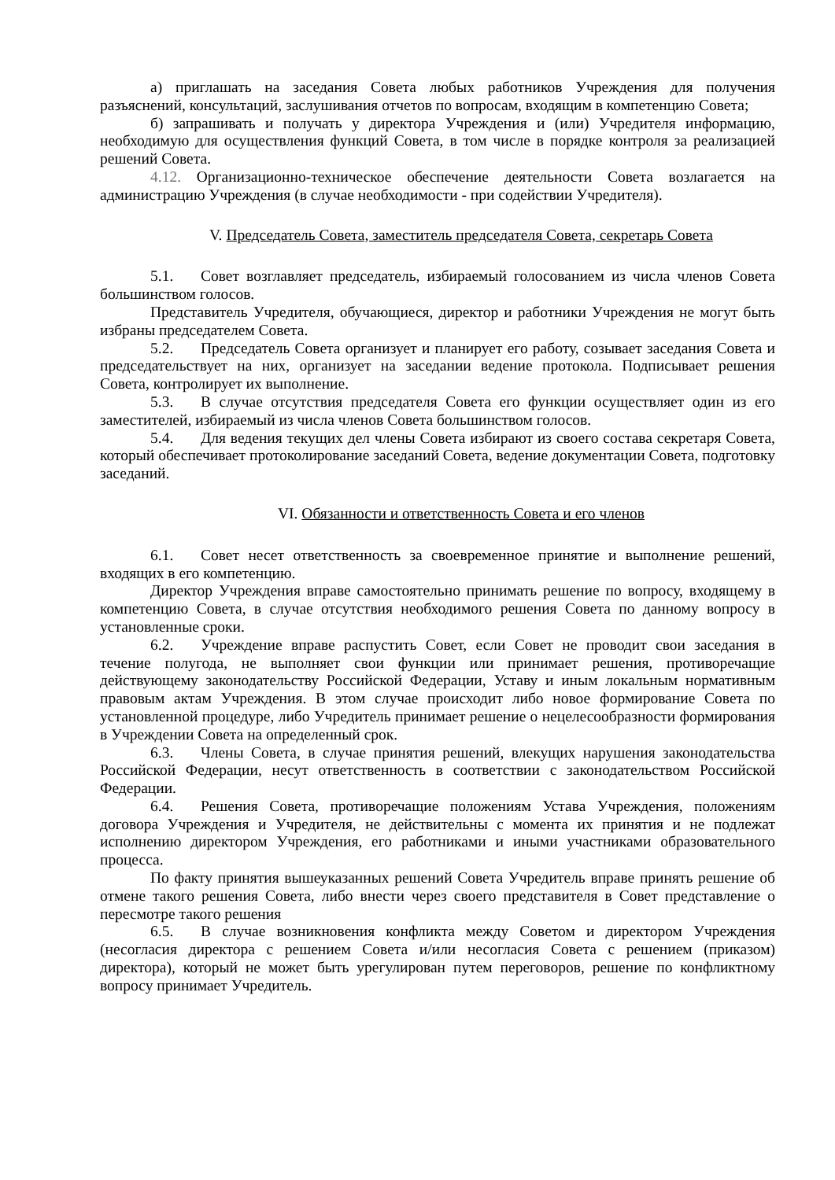а) приглашать на заседания Совета любых работников Учреждения для получения разъяснений, консультаций, заслушивания отчетов по вопросам, входящим в компетенцию Совета;
б) запрашивать и получать у директора Учреждения и (или) Учредителя информацию, необходимую для осуществления функций Совета, в том числе в порядке контроля за реализацией решений Совета.
4.12. Организационно-техническое обеспечение деятельности Совета возлагается на администрацию Учреждения (в случае необходимости - при содействии Учредителя).
V. Председатель Совета, заместитель председателя Совета, секретарь Совета
5.1. Совет возглавляет председатель, избираемый голосованием из числа членов Совета большинством голосов.
Представитель Учредителя, обучающиеся, директор и работники Учреждения не могут быть избраны председателем Совета.
5.2. Председатель Совета организует и планирует его работу, созывает заседания Совета и председательствует на них, организует на заседании ведение протокола. Подписывает решения Совета, контролирует их выполнение.
5.3. В случае отсутствия председателя Совета его функции осуществляет один из его заместителей, избираемый из числа членов Совета большинством голосов.
5.4. Для ведения текущих дел члены Совета избирают из своего состава секретаря Совета, который обеспечивает протоколирование заседаний Совета, ведение документации Совета, подготовку заседаний.
VI. Обязанности и ответственность Совета и его членов
6.1. Совет несет ответственность за своевременное принятие и выполнение решений, входящих в его компетенцию.
Директор Учреждения вправе самостоятельно принимать решение по вопросу, входящему в компетенцию Совета, в случае отсутствия необходимого решения Совета по данному вопросу в установленные сроки.
6.2. Учреждение вправе распустить Совет, если Совет не проводит свои заседания в течение полугода, не выполняет свои функции или принимает решения, противоречащие действующему законодательству Российской Федерации, Уставу и иным локальным нормативным правовым актам Учреждения. В этом случае происходит либо новое формирование Совета по установленной процедуре, либо Учредитель принимает решение о нецелесообразности формирования в Учреждении Совета на определенный срок.
6.3. Члены Совета, в случае принятия решений, влекущих нарушения законодательства Российской Федерации, несут ответственность в соответствии с законодательством Российской Федерации.
6.4. Решения Совета, противоречащие положениям Устава Учреждения, положениям договора Учреждения и Учредителя, не действительны с момента их принятия и не подлежат исполнению директором Учреждения, его работниками и иными участниками образовательного процесса.
По факту принятия вышеуказанных решений Совета Учредитель вправе принять решение об отмене такого решения Совета, либо внести через своего представителя в Совет представление о пересмотре такого решения
6.5. В случае возникновения конфликта между Советом и директором Учреждения (несогласия директора с решением Совета и/или несогласия Совета с решением (приказом) директора), который не может быть урегулирован путем переговоров, решение по конфликтному вопросу принимает Учредитель.